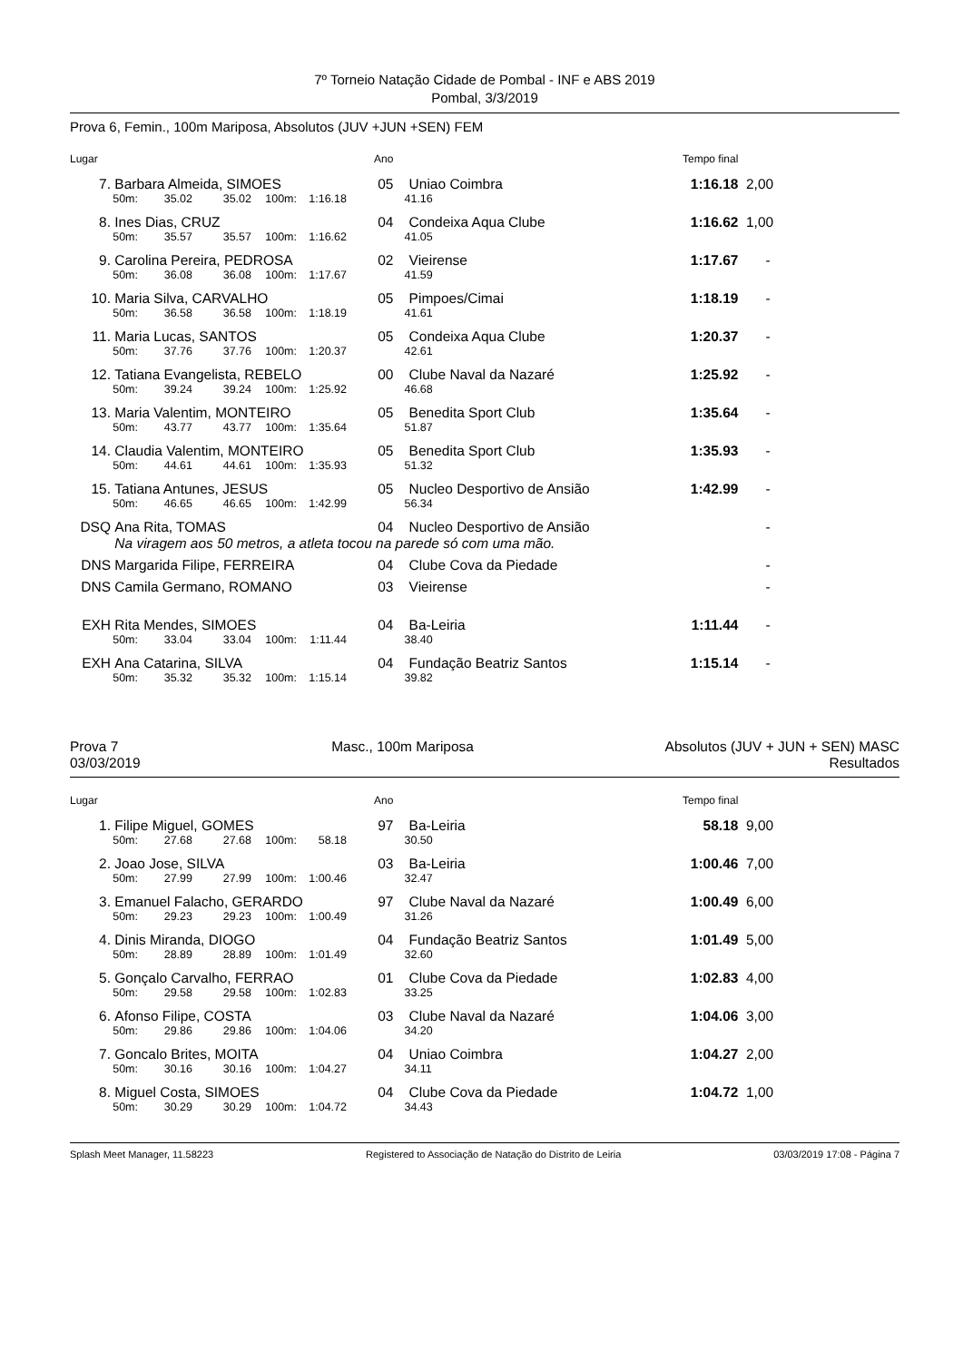7º Torneio Natação Cidade de Pombal - INF e ABS 2019
Pombal, 3/3/2019
Prova 6, Femin., 100m Mariposa, Absolutos (JUV +JUN +SEN) FEM
| Lugar | | | | | | Ano | | Tempo final | |
| 7. | Barbara Almeida, SIMOES | | | | | 05 | Uniao Coimbra | 1:16.18 | 2,00 |
| | 50m: | 35.02 | 35.02 | 100m: | 1:16.18 | | 41.16 | | |
| 8. | Ines Dias, CRUZ | | | | | 04 | Condeixa Aqua Clube | 1:16.62 | 1,00 |
| | 50m: | 35.57 | 35.57 | 100m: | 1:16.62 | | 41.05 | | |
| 9. | Carolina Pereira, PEDROSA | | | | | 02 | Vieirense | 1:17.67 | - |
| | 50m: | 36.08 | 36.08 | 100m: | 1:17.67 | | 41.59 | | |
| 10. | Maria Silva, CARVALHO | | | | | 05 | Pimpoes/Cimai | 1:18.19 | - |
| | 50m: | 36.58 | 36.58 | 100m: | 1:18.19 | | 41.61 | | |
| 11. | Maria Lucas, SANTOS | | | | | 05 | Condeixa Aqua Clube | 1:20.37 | - |
| | 50m: | 37.76 | 37.76 | 100m: | 1:20.37 | | 42.61 | | |
| 12. | Tatiana Evangelista, REBELO | | | | | 00 | Clube Naval da Nazaré | 1:25.92 | - |
| | 50m: | 39.24 | 39.24 | 100m: | 1:25.92 | | 46.68 | | |
| 13. | Maria Valentim, MONTEIRO | | | | | 05 | Benedita Sport Club | 1:35.64 | - |
| | 50m: | 43.77 | 43.77 | 100m: | 1:35.64 | | 51.87 | | |
| 14. | Claudia Valentim, MONTEIRO | | | | | 05 | Benedita Sport Club | 1:35.93 | - |
| | 50m: | 44.61 | 44.61 | 100m: | 1:35.93 | | 51.32 | | |
| 15. | Tatiana Antunes, JESUS | | | | | 05 | Nucleo Desportivo de Ansião | 1:42.99 | - |
| | 50m: | 46.65 | 46.65 | 100m: | 1:42.99 | | 56.34 | | |
| DSQ | Ana Rita, TOMAS | | | | | 04 | Nucleo Desportivo de Ansião | | - |
| | Na viragem aos 50 metros, a atleta tocou na parede só com uma mão. | | | | | | | | |
| DNS | Margarida Filipe, FERREIRA | | | | | 04 | Clube Cova da Piedade | | - |
| DNS | Camila Germano, ROMANO | | | | | 03 | Vieirense | | - |
| EXH | Rita Mendes, SIMOES | | | | | 04 | Ba-Leiria | 1:11.44 | - |
| | 50m: | 33.04 | 33.04 | 100m: | 1:11.44 | | 38.40 | | |
| EXH | Ana Catarina, SILVA | | | | | 04 | Fundação Beatriz Santos | 1:15.14 | - |
| | 50m: | 35.32 | 35.32 | 100m: | 1:15.14 | | 39.82 | | |
Prova 7
03/03/2019
Masc., 100m Mariposa Absolutos (JUV + JUN + SEN) MASC
Resultados
| Lugar | | | | | | Ano | | Tempo final | |
| 1. | Filipe Miguel, GOMES | | | | | 97 | Ba-Leiria | 58.18 | 9,00 |
| | 50m: | 27.68 | 27.68 | 100m: | 58.18 | | 30.50 | | |
| 2. | Joao Jose, SILVA | | | | | 03 | Ba-Leiria | 1:00.46 | 7,00 |
| | 50m: | 27.99 | 27.99 | 100m: | 1:00.46 | | 32.47 | | |
| 3. | Emanuel Falacho, GERARDO | | | | | 97 | Clube Naval da Nazaré | 1:00.49 | 6,00 |
| | 50m: | 29.23 | 29.23 | 100m: | 1:00.49 | | 31.26 | | |
| 4. | Dinis Miranda, DIOGO | | | | | 04 | Fundação Beatriz Santos | 1:01.49 | 5,00 |
| | 50m: | 28.89 | 28.89 | 100m: | 1:01.49 | | 32.60 | | |
| 5. | Gonçalo Carvalho, FERRAO | | | | | 01 | Clube Cova da Piedade | 1:02.83 | 4,00 |
| | 50m: | 29.58 | 29.58 | 100m: | 1:02.83 | | 33.25 | | |
| 6. | Afonso Filipe, COSTA | | | | | 03 | Clube Naval da Nazaré | 1:04.06 | 3,00 |
| | 50m: | 29.86 | 29.86 | 100m: | 1:04.06 | | 34.20 | | |
| 7. | Goncalo Brites, MOITA | | | | | 04 | Uniao Coimbra | 1:04.27 | 2,00 |
| | 50m: | 30.16 | 30.16 | 100m: | 1:04.27 | | 34.11 | | |
| 8. | Miguel Costa, SIMOES | | | | | 04 | Clube Cova da Piedade | 1:04.72 | 1,00 |
| | 50m: | 30.29 | 30.29 | 100m: | 1:04.72 | | 34.43 | | |
Splash Meet Manager, 11.58223 Registered to Associação de Natação do Distrito de Leiria 03/03/2019 17:08 - Página 7